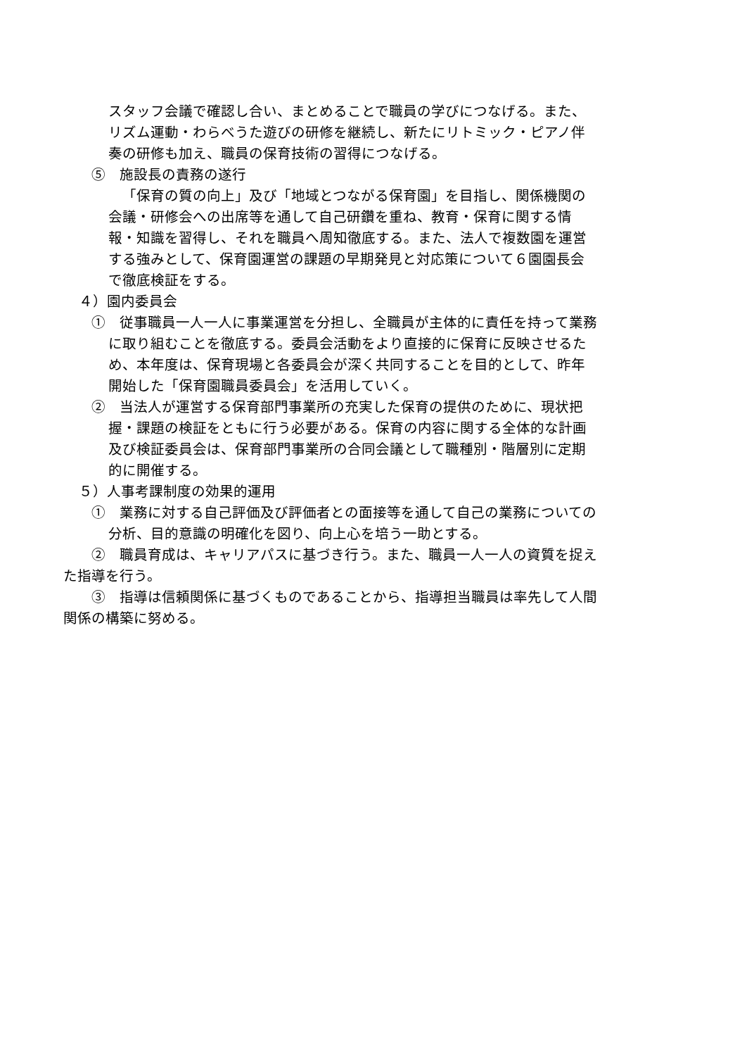スタッフ会議で確認し合い、まとめることで職員の学びにつなげる。また、リズム運動・わらべうた遊びの研修を継続し、新たにリトミック・ピアノ伴奏の研修も加え、職員の保育技術の習得につなげる。
⑤　施設長の責務の遂行
「保育の質の向上」及び「地域とつながる保育園」を目指し、関係機関の会議・研修会への出席等を通して自己研鑽を重ね、教育・保育に関する情報・知識を習得し、それを職員へ周知徹底する。また、法人で複数園を運営する強みとして、保育園運営の課題の早期発見と対応策について６園園長会で徹底検証をする。
４）園内委員会
①　従事職員一人一人に事業運営を分担し、全職員が主体的に責任を持って業務に取り組むことを徹底する。委員会活動をより直接的に保育に反映させるため、本年度は、保育現場と各委員会が深く共同することを目的として、昨年開始した「保育園職員委員会」を活用していく。
②　当法人が運営する保育部門事業所の充実した保育の提供のために、現状把握・課題の検証をともに行う必要がある。保育の内容に関する全体的な計画及び検証委員会は、保育部門事業所の合同会議として職種別・階層別に定期的に開催する。
５）人事考課制度の効果的運用
①　業務に対する自己評価及び評価者との面接等を通して自己の業務についての分析、目的意識の明確化を図り、向上心を培う一助とする。
②　職員育成は、キャリアパスに基づき行う。また、職員一人一人の資質を捉えた指導を行う。
③　指導は信頼関係に基づくものであることから、指導担当職員は率先して人間関係の構築に努める。